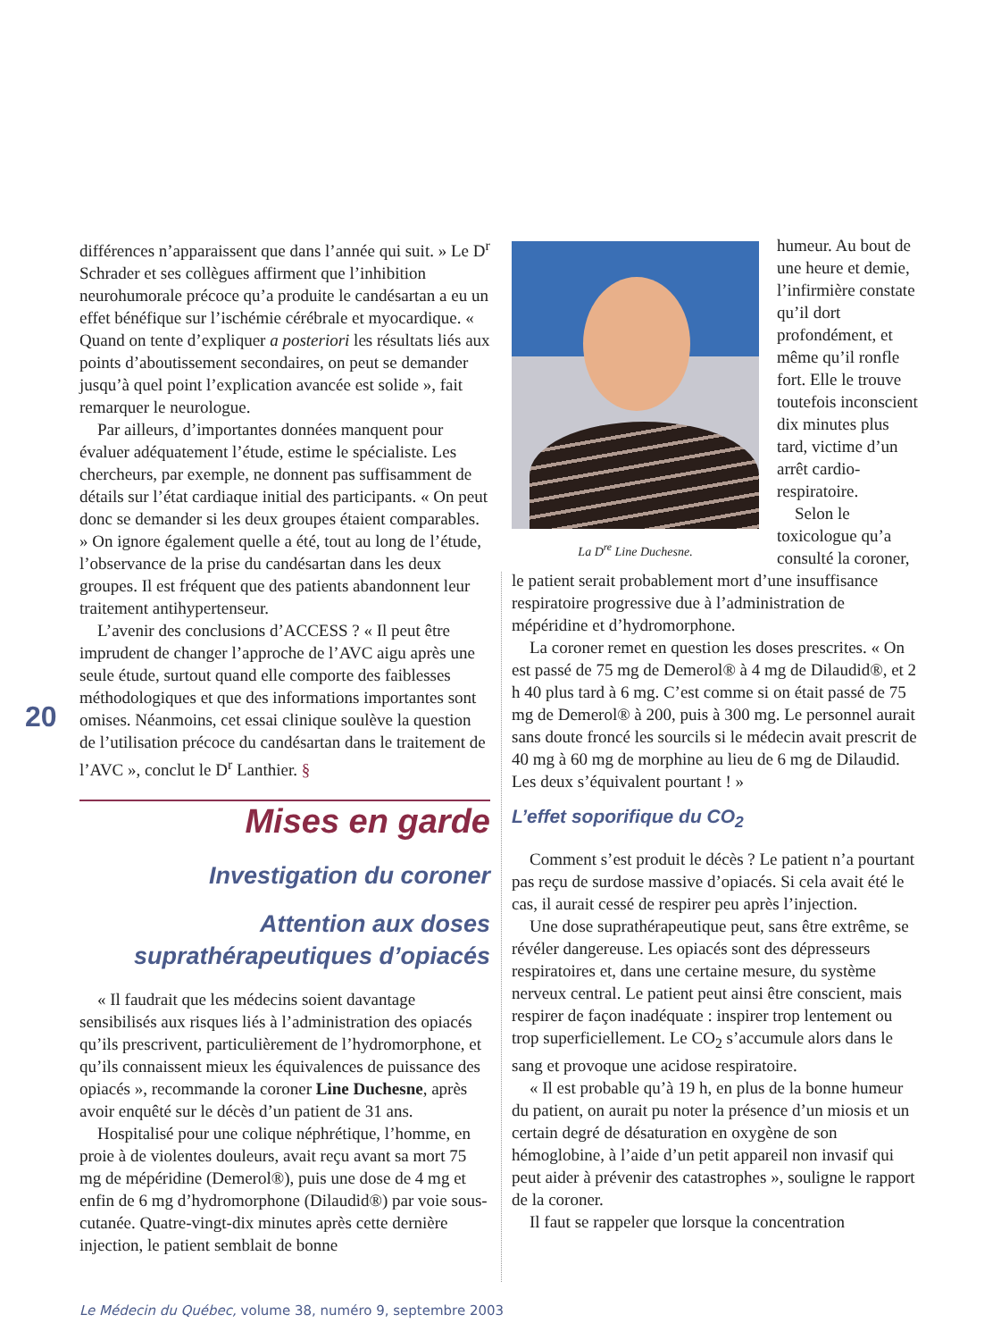différences n’apparaissent que dans l’année qui suit. » Le D<sup>r</sup> Schrader et ses collègues affirment que l’inhibition neurohumorale précoce qu’a produite le candésartan a eu un effet bénéfique sur l’ischémie cérébrale et myocardique. « Quand on tente d’expliquer a posteriori les résultats liés aux points d’aboutissement secondaires, on peut se demander jusqu’à quel point l’explication avancée est solide », fait remarquer le neurologue.
Par ailleurs, d’importantes données manquent pour évaluer adéquatement l’étude, estime le spécialiste. Les chercheurs, par exemple, ne donnent pas suffisamment de détails sur l’état cardiaque initial des participants. « On peut donc se demander si les deux groupes étaient comparables. » On ignore également quelle a été, tout au long de l’étude, l’observance de la prise du candésartan dans les deux groupes. Il est fréquent que des patients abandonnent leur traitement antihypertenseur.
L’avenir des conclusions d’ACCESS ? « Il peut être imprudent de changer l’approche de l’AVC aigu après une seule étude, surtout quand elle comporte des faiblesses méthodologiques et que des informations importantes sont omises. Néanmoins, cet essai clinique soulève la question de l’utilisation précoce du candésartan dans le traitement de l’AVC », conclut le D<sup>r</sup> Lanthier. §
Mises en garde
Investigation du coroner
Attention aux doses suprathérapeutiques d’opiacés
« Il faudrait que les médecins soient davantage sensibilisés aux risques liés à l’administration des opiacés qu’ils prescrivent, particulièrement de l’hydromorphone, et qu’ils connaissent mieux les équivalences de puissance des opiacés », recommande la coroner Line Duchesne, après avoir enquêté sur le décès d’un patient de 31 ans.
Hospitalisé pour une colique néphrétique, l’homme, en proie à de violentes douleurs, avait reçu avant sa mort 75 mg de mépéridine (Demerol®), puis une dose de 4 mg et enfin de 6 mg d’hydromorphone (Dilaudid®) par voie sous-cutanée. Quatre-vingt-dix minutes après cette dernière injection, le patient semblait de bonne
20
La D<sup>re</sup> Line Duchesne.
humeur. Au bout de une heure et demie, l’infirmière constate qu’il dort profondément, et même qu’il ronfle fort. Elle le trouve toutefois inconscient dix minutes plus tard, victime d’un arrêt cardio-respiratoire.
Selon le toxicologue qu’a consulté la coroner, le patient serait probablement mort d’une insuffisance respiratoire progressive due à l’administration de mépéridine et d’hydromorphone.
La coroner remet en question les doses prescrites. « On est passé de 75 mg de Demerol® à 4 mg de Dilaudid®, et 2 h 40 plus tard à 6 mg. C’est comme si on était passé de 75 mg de Demerol® à 200, puis à 300 mg. Le personnel aurait sans doute froncé les sourcils si le médecin avait prescrit de 40 mg à 60 mg de morphine au lieu de 6 mg de Dilaudid. Les deux s’équivalent pourtant ! »
L’effet soporifique du CO<sub>2</sub>
Comment s’est produit le décès ? Le patient n’a pourtant pas reçu de surdose massive d’opiacés. Si cela avait été le cas, il aurait cessé de respirer peu après l’injection.
Une dose suprathérapeutique peut, sans être extrême, se révéler dangereuse. Les opiacés sont des dépresseurs respiratoires et, dans une certaine mesure, du système nerveux central. Le patient peut ainsi être conscient, mais respirer de façon inadéquate : inspirer trop lentement ou trop superficiellement. Le CO<sub>2</sub> s’accumule alors dans le sang et provoque une acidose respiratoire.
« Il est probable qu’à 19 h, en plus de la bonne humeur du patient, on aurait pu noter la présence d’un miosis et un certain degré de désaturation en oxygène de son hémoglobine, à l’aide d’un petit appareil non invasif qui peut aider à prévenir des catastrophes », souligne le rapport de la coroner.
Il faut se rappeler que lorsque la concentration
Le Médecin du Québec, volume 38, numéro 9, septembre 2003